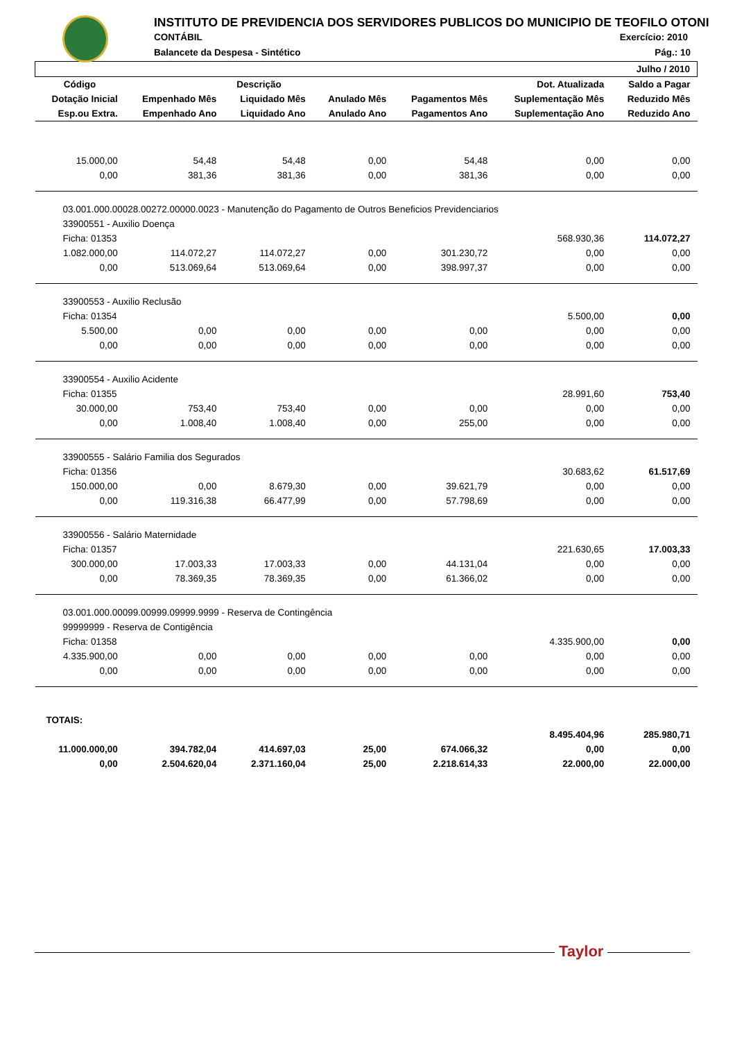INSTITUTO DE PREVIDENCIA DOS SERVIDORES PUBLICOS DO MUNICIPIO DE TEOFILO OTONI
CONTÁBIL Exercício: 2010
Balancete da Despesa - Sintético
Pág.: 10
| | | | | | | Julho / 2010 |
| --- | --- | --- | --- | --- | --- | --- |
| Código | Descrição | | | | Dot. Atualizada | Saldo a Pagar |
| Dotação Inicial | Empenhado Mês | Liquidado Mês | Anulado Mês | Pagamentos Mês | Suplementação Mês | Reduzido Mês |
| Esp.ou Extra. | Empenhado Ano | Liquidado Ano | Anulado Ano | Pagamentos Ano | Suplementação Ano | Reduzido Ano |
| 15.000,00 | 54,48 | 54,48 | 0,00 | 54,48 | 0,00 | 0,00 |
| 0,00 | 381,36 | 381,36 | 0,00 | 381,36 | 0,00 | 0,00 |
| 03.001.000.00028.00272.00000.0023 - Manutenção do Pagamento de Outros Beneficios Previdenciarios | | | | | | |
| 33900551 - Auxilio Doença | | | | | | |
| Ficha: 01353 | | | | | 568.930,36 | 114.072,27 |
| 1.082.000,00 | 114.072,27 | 114.072,27 | 0,00 | 301.230,72 | 0,00 | 0,00 |
| 0,00 | 513.069,64 | 513.069,64 | 0,00 | 398.997,37 | 0,00 | 0,00 |
| 33900553 - Auxilio Reclusão | | | | | | |
| Ficha: 01354 | | | | | 5.500,00 | 0,00 |
| 5.500,00 | 0,00 | 0,00 | 0,00 | 0,00 | 0,00 | 0,00 |
| 0,00 | 0,00 | 0,00 | 0,00 | 0,00 | 0,00 | 0,00 |
| 33900554 - Auxilio Acidente | | | | | | |
| Ficha: 01355 | | | | | 28.991,60 | 753,40 |
| 30.000,00 | 753,40 | 753,40 | 0,00 | 0,00 | 0,00 | 0,00 |
| 0,00 | 1.008,40 | 1.008,40 | 0,00 | 255,00 | 0,00 | 0,00 |
| 33900555 - Salário Familia dos Segurados | | | | | | |
| Ficha: 01356 | | | | | 30.683,62 | 61.517,69 |
| 150.000,00 | 0,00 | 8.679,30 | 0,00 | 39.621,79 | 0,00 | 0,00 |
| 0,00 | 119.316,38 | 66.477,99 | 0,00 | 57.798,69 | 0,00 | 0,00 |
| 33900556 - Salário Maternidade | | | | | | |
| Ficha: 01357 | | | | | 221.630,65 | 17.003,33 |
| 300.000,00 | 17.003,33 | 17.003,33 | 0,00 | 44.131,04 | 0,00 | 0,00 |
| 0,00 | 78.369,35 | 78.369,35 | 0,00 | 61.366,02 | 0,00 | 0,00 |
| 03.001.000.00099.00999.09999.9999 - Reserva de Contingência | | | | | | |
| 99999999 - Reserva de Contigência | | | | | | |
| Ficha: 01358 | | | | | 4.335.900,00 | 0,00 |
| 4.335.900,00 | 0,00 | 0,00 | 0,00 | 0,00 | 0,00 | 0,00 |
| 0,00 | 0,00 | 0,00 | 0,00 | 0,00 | 0,00 | 0,00 |
| TOTAIS: | | | | | | |
| | | | | | 8.495.404,96 | 285.980,71 |
| 11.000.000,00 | 394.782,04 | 414.697,03 | 25,00 | 674.066,32 | 0,00 | 0,00 |
| 0,00 | 2.504.620,04 | 2.371.160,04 | 25,00 | 2.218.614,33 | 22.000,00 | 22.000,00 |
Taylor